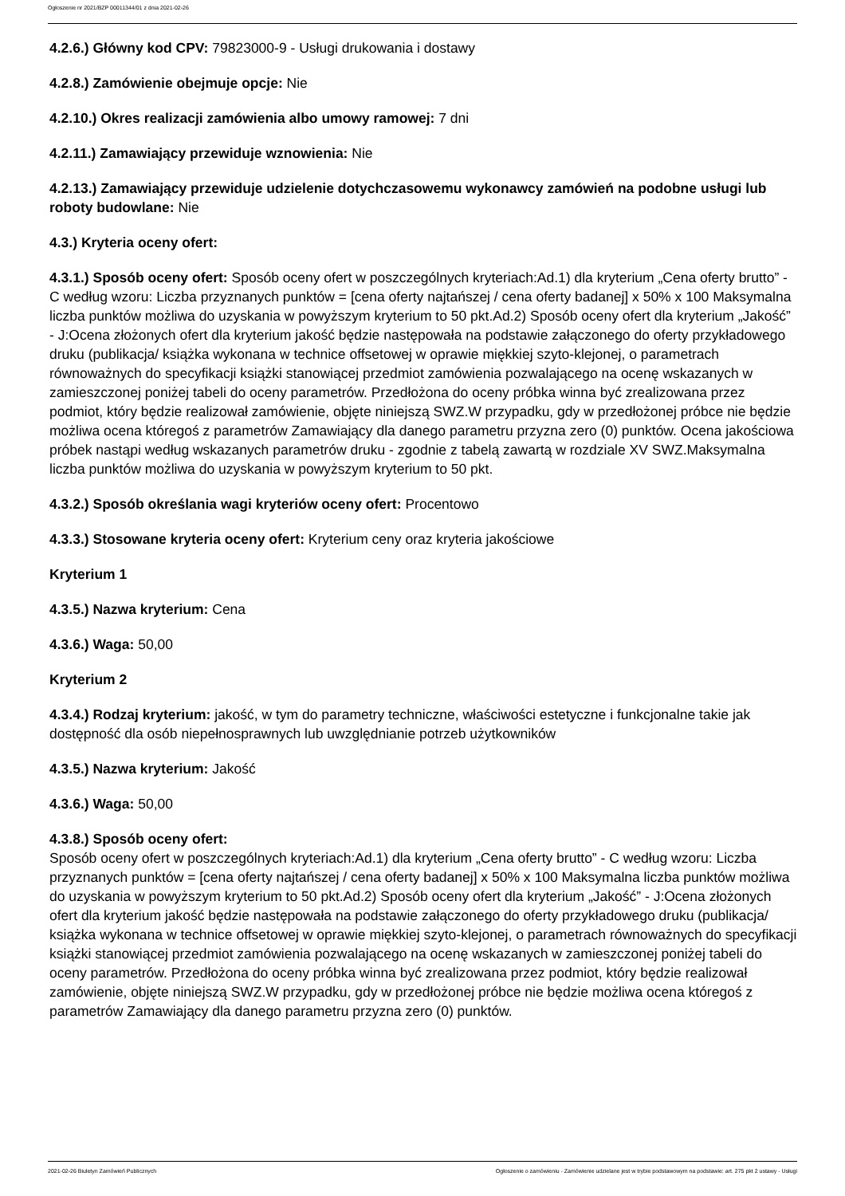Ogłoszenie nr 2021/BZP 00011344/01 z dnia 2021-02-26
4.2.6.) Główny kod CPV: 79823000-9 - Usługi drukowania i dostawy
4.2.8.) Zamówienie obejmuje opcje: Nie
4.2.10.) Okres realizacji zamówienia albo umowy ramowej: 7 dni
4.2.11.) Zamawiający przewiduje wznowienia: Nie
4.2.13.) Zamawiający przewiduje udzielenie dotychczasowemu wykonawcy zamówień na podobne usługi lub roboty budowlane: Nie
4.3.) Kryteria oceny ofert:
4.3.1.) Sposób oceny ofert: Sposób oceny ofert w poszczególnych kryteriach:Ad.1) dla kryterium „Cena oferty brutto” - C według wzoru: Liczba przyznanych punktów = [cena oferty najtańszej / cena oferty badanej] x 50% x 100 Maksymalna liczba punktów możliwa do uzyskania w powyższym kryterium to 50 pkt.Ad.2) Sposób oceny ofert dla kryterium „Jakość” - J:Ocena złożonych ofert dla kryterium jakość będzie następowała na podstawie załączonego do oferty przykładowego druku (publikacja/ książka wykonana w technice offsetowej w oprawie miękkiej szyto-klejonej, o parametrach równoważnych do specyfikacji książki stanowiącej przedmiot zamówienia pozwalającego na ocenę wskazanych w zamieszczonej poniżej tabeli do oceny parametrów. Przedłożona do oceny próbka winna być zrealizowana przez podmiot, który będzie realizował zamówienie, objęte niniejszą SWZ.W przypadku, gdy w przedłożonej próbce nie będzie możliwa ocena któregoś z parametrów Zamawiający dla danego parametru przyzna zero (0) punktów. Ocena jakościowa próbek nastąpi według wskazanych parametrów druku - zgodnie z tabelą zawartą w rozdziale XV SWZ.Maksymalna liczba punktów możliwa do uzyskania w powyższym kryterium to 50 pkt.
4.3.2.) Sposób określania wagi kryteriów oceny ofert: Procentowo
4.3.3.) Stosowane kryteria oceny ofert: Kryterium ceny oraz kryteria jakościowe
Kryterium 1
4.3.5.) Nazwa kryterium: Cena
4.3.6.) Waga: 50,00
Kryterium 2
4.3.4.) Rodzaj kryterium: jakość, w tym do parametry techniczne, właściwości estetyczne i funkcjonalne takie jak dostępność dla osób niepełnosprawnych lub uwzględnianie potrzeb użytkowników
4.3.5.) Nazwa kryterium: Jakość
4.3.6.) Waga: 50,00
4.3.8.) Sposób oceny ofert:
Sposób oceny ofert w poszczególnych kryteriach:Ad.1) dla kryterium „Cena oferty brutto” - C według wzoru: Liczba przyznanych punktów = [cena oferty najtańszej / cena oferty badanej] x 50% x 100 Maksymalna liczba punktów możliwa do uzyskania w powyższym kryterium to 50 pkt.Ad.2) Sposób oceny ofert dla kryterium „Jakość” - J:Ocena złożonych ofert dla kryterium jakość będzie następowała na podstawie załączonego do oferty przykładowego druku (publikacja/ książka wykonana w technice offsetowej w oprawie miękkiej szyto-klejonej, o parametrach równoważnych do specyfikacji książki stanowiącej przedmiot zamówienia pozwalającego na ocenę wskazanych w zamieszczonej poniżej tabeli do oceny parametrów. Przedłożona do oceny próbka winna być zrealizowana przez podmiot, który będzie realizował zamówienie, objęte niniejszą SWZ.W przypadku, gdy w przedłożonej próbce nie będzie możliwa ocena któregoś z parametrów Zamawiający dla danego parametru przyzna zero (0) punktów.
2021-02-26 Biuletyn Zamówień Publicznych Ogłoszenie o zamówieniu - Zamówienie udzielane jest w trybie podstawowym na podstawie: art. 275 pkt 2 ustawy - Usługi